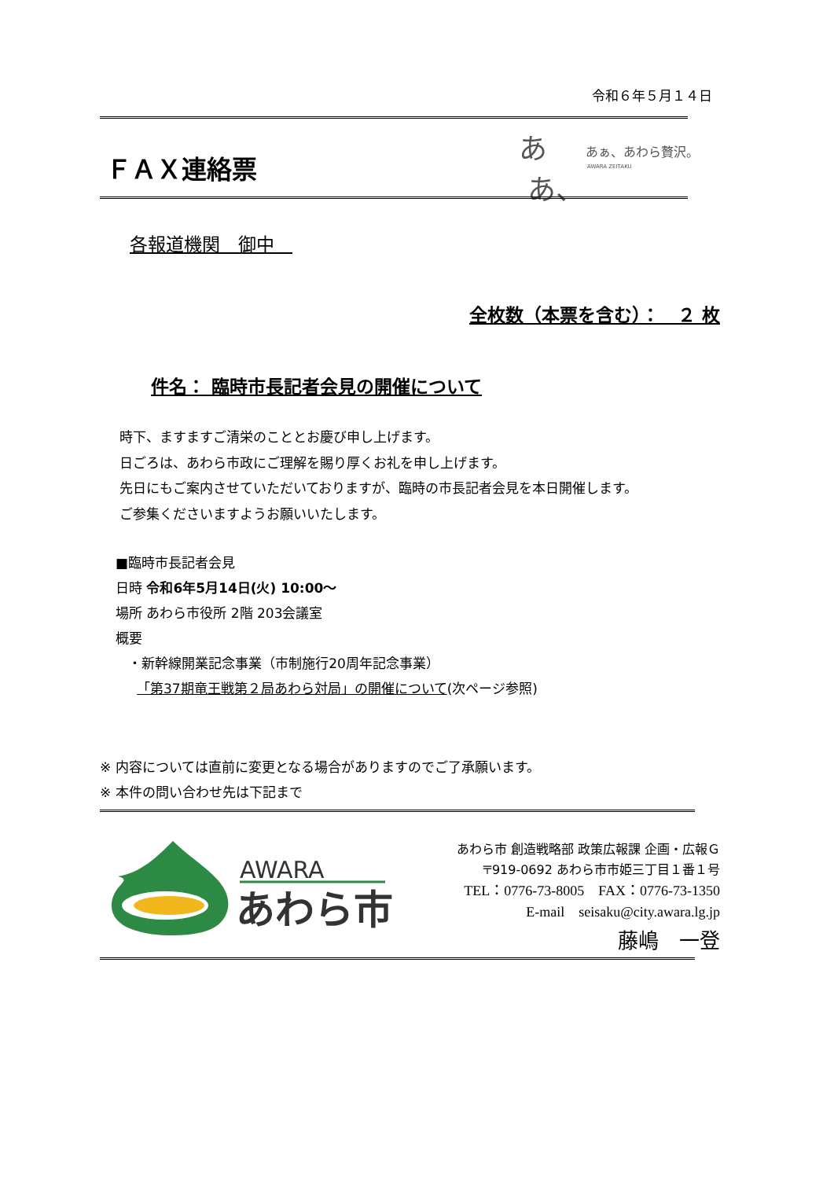令和６年５月１４日
ＦＡＸ連絡票
あ
あ、
あぁ、あわら贅沢。
AWARA ZEITAKU
各報道機関　御中　
全枚数（本票を含む）：　２ 枚
件名： 臨時市長記者会見の開催について
時下、ますますご清栄のこととお慶び申し上げます。
日ごろは、あわら市政にご理解を賜り厚くお礼を申し上げます。
先日にもご案内させていただいておりますが、臨時の市長記者会見を本日開催します。
ご参集くださいますようお願いいたします。
■臨時市長記者会見
日時 令和6年5月14日(火) 10:00～
場所 あわら市役所 2階 203会議室
概要
・新幹線開業記念事業（市制施行20周年記念事業）
「第37期竜王戦第２局あわら対局」の開催について(次ページ参照)
※ 内容については直前に変更となる場合がありますのでご了承願います。
※ 本件の問い合わせ先は下記まで
AWARA
あわら市
あわら市 創造戦略部 政策広報課 企画・広報Ｇ
〒919-0692 あわら市市姫三丁目１番１号
TEL：0776-73-8005　FAX：0776-73-1350
E-mail　seisaku@city.awara.lg.jp
藤嶋　一登